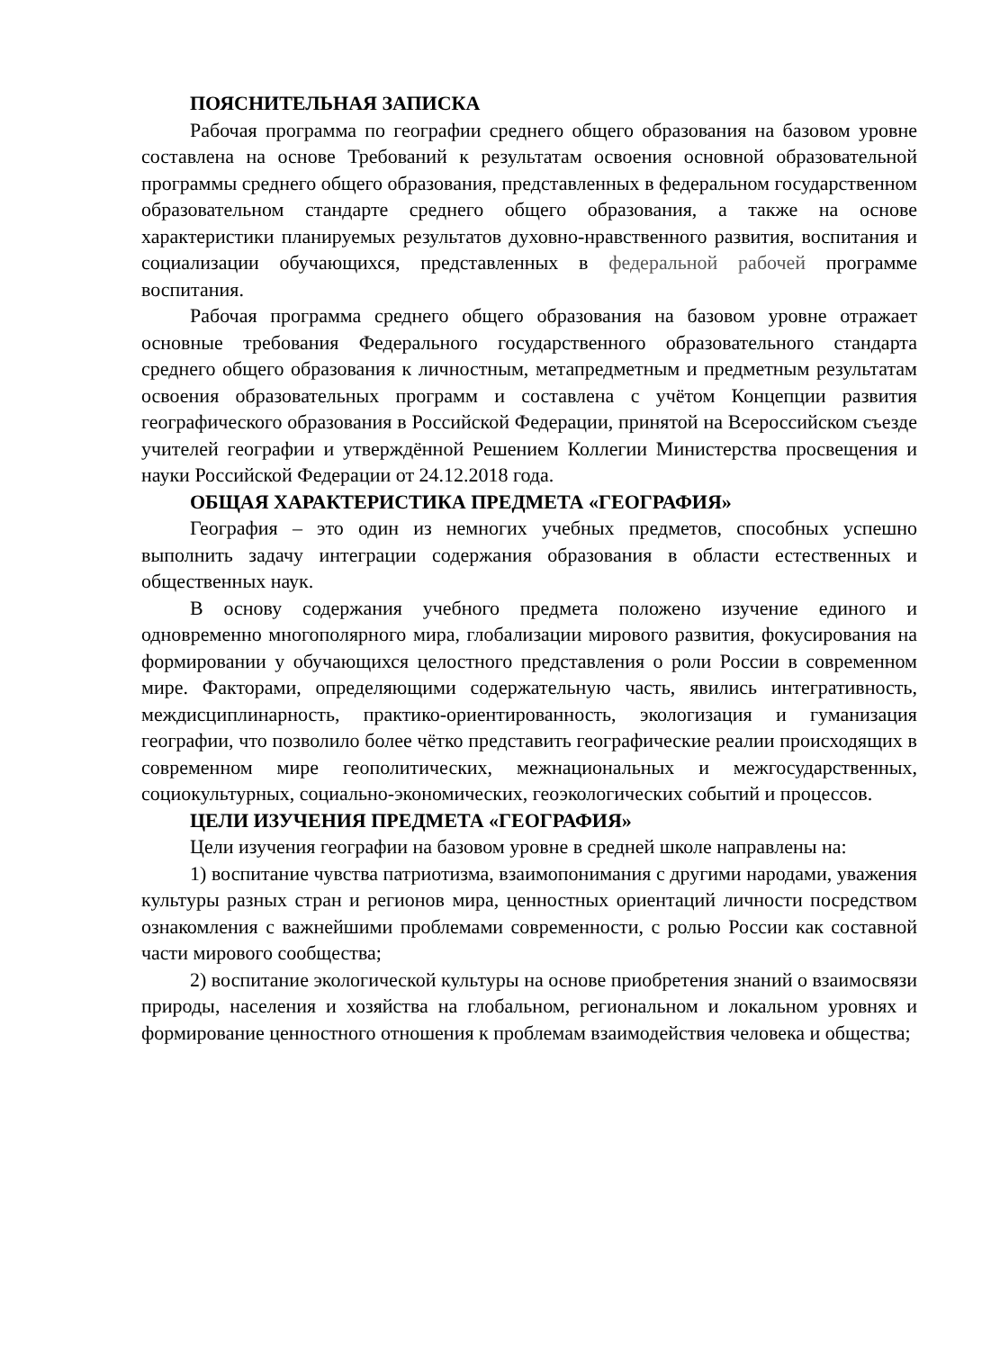ПОЯСНИТЕЛЬНАЯ ЗАПИСКА
Рабочая программа по географии среднего общего образования на базовом уровне составлена на основе Требований к результатам освоения основной образовательной программы среднего общего образования, представленных в федеральном государственном образовательном стандарте среднего общего образования, а также на основе характеристики планируемых результатов духовно-нравственного развития, воспитания и социализации обучающихся, представленных в федеральной рабочей программе воспитания.
Рабочая программа среднего общего образования на базовом уровне отражает основные требования Федерального государственного образовательного стандарта среднего общего образования к личностным, метапредметным и предметным результатам освоения образовательных программ и составлена с учётом Концепции развития географического образования в Российской Федерации, принятой на Всероссийском съезде учителей географии и утверждённой Решением Коллегии Министерства просвещения и науки Российской Федерации от 24.12.2018 года.
ОБЩАЯ ХАРАКТЕРИСТИКА ПРЕДМЕТА «ГЕОГРАФИЯ»
География – это один из немногих учебных предметов, способных успешно выполнить задачу интеграции содержания образования в области естественных и общественных наук.
В основу содержания учебного предмета положено изучение единого и одновременно многополярного мира, глобализации мирового развития, фокусирования на формировании у обучающихся целостного представления о роли России в современном мире. Факторами, определяющими содержательную часть, явились интегративность, междисциплинарность, практико-ориентированность, экологизация и гуманизация географии, что позволило более чётко представить географические реалии происходящих в современном мире геополитических, межнациональных и межгосударственных, социокультурных, социально-экономических, геоэкологических событий и процессов.
ЦЕЛИ ИЗУЧЕНИЯ ПРЕДМЕТА «ГЕОГРАФИЯ»
Цели изучения географии на базовом уровне в средней школе направлены на:
1) воспитание чувства патриотизма, взаимопонимания с другими народами, уважения культуры разных стран и регионов мира, ценностных ориентаций личности посредством ознакомления с важнейшими проблемами современности, с ролью России как составной части мирового сообщества;
2) воспитание экологической культуры на основе приобретения знаний о взаимосвязи природы, населения и хозяйства на глобальном, региональном и локальном уровнях и формирование ценностного отношения к проблемам взаимодействия человека и общества;